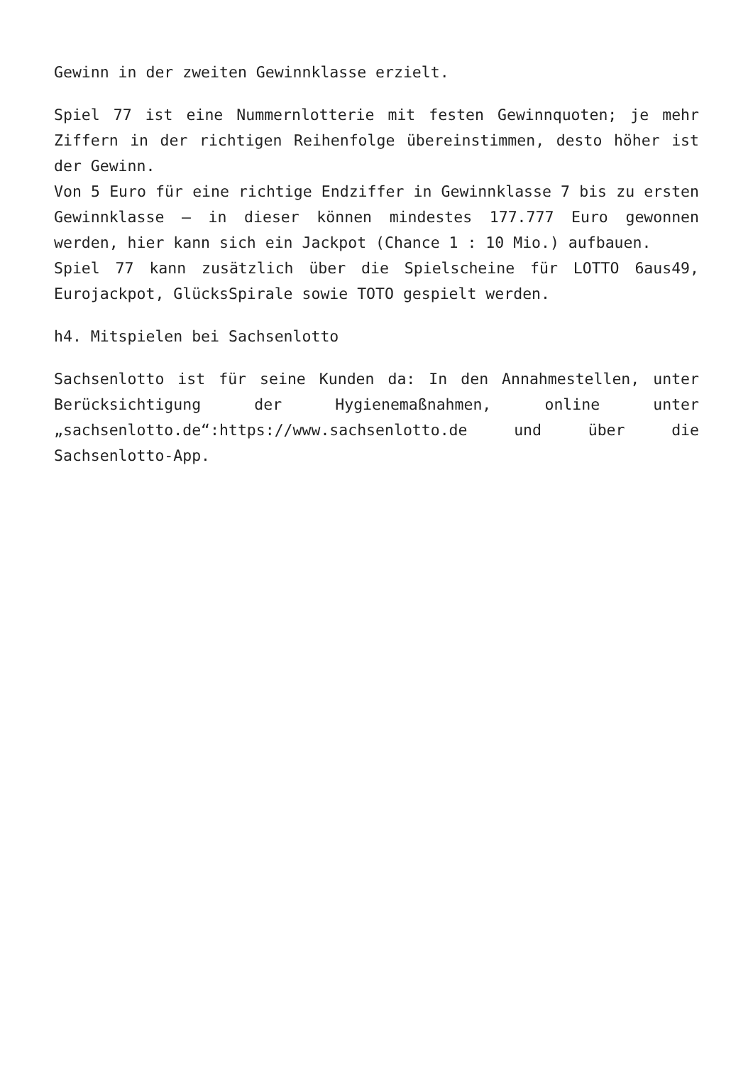Gewinn in der zweiten Gewinnklasse erzielt.
Spiel 77 ist eine Nummernlotterie mit festen Gewinnquoten; je mehr Ziffern in der richtigen Reihenfolge übereinstimmen, desto höher ist der Gewinn.
Von 5 Euro für eine richtige Endziffer in Gewinnklasse 7 bis zu ersten Gewinnklasse – in dieser können mindestes 177.777 Euro gewonnen werden, hier kann sich ein Jackpot (Chance 1 : 10 Mio.) aufbauen.
Spiel 77 kann zusätzlich über die Spielscheine für LOTTO 6aus49, Eurojackpot, GlücksSpirale sowie TOTO gespielt werden.
h4. Mitspielen bei Sachsenlotto
Sachsenlotto ist für seine Kunden da: In den Annahmestellen, unter Berücksichtigung der Hygienemaßnahmen, online unter „sachsenlotto.de“:https://www.sachsenlotto.de und über die Sachsenlotto-App.